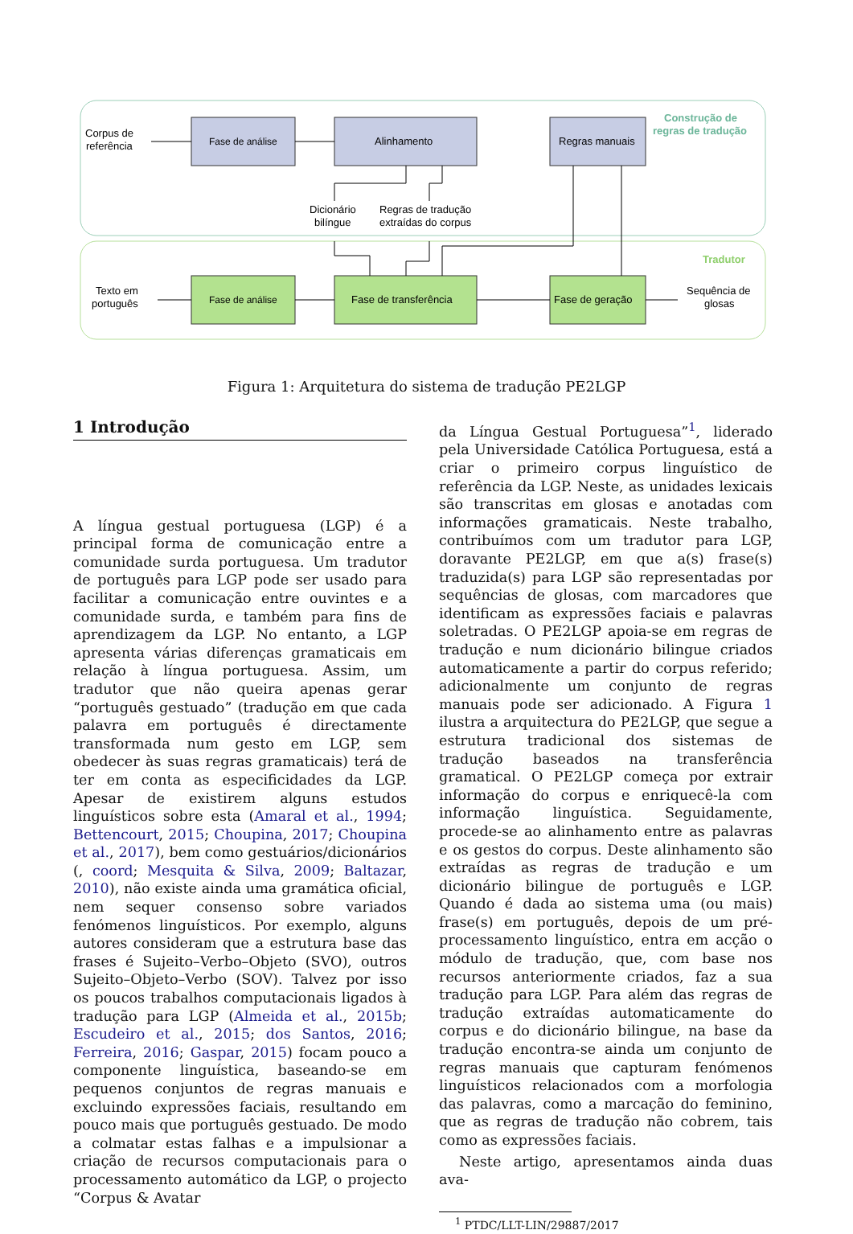Fase de análise
Fase de análise
Alinhamento
Regras manuais
Fase de transferência
Fase de geração
Corpus de
referência
Dicionário
bilíngue
Regras de tradução
extraídas do corpus
Texto em
português
Sequência de
glosas
Construção de
regras de tradução
Tradutor
Figura 1: Arquitetura do sistema de tradução PE2LGP
1 Introdução
A língua gestual portuguesa (LGP) é a principal forma de comunicação entre a comunidade surda portuguesa. Um tradutor de português para LGP pode ser usado para facilitar a comunicação entre ouvintes e a comunidade surda, e também para fins de aprendizagem da LGP. No entanto, a LGP apresenta várias diferenças gramaticais em relação à língua portuguesa. Assim, um tradutor que não queira apenas gerar “português gestuado” (tradução em que cada palavra em português é directamente transformada num gesto em LGP, sem obedecer às suas regras gramaticais) terá de ter em conta as especificidades da LGP. Apesar de existirem alguns estudos linguísticos sobre esta (Amaral et al., 1994; Bettencourt, 2015; Choupina, 2017; Choupina et al., 2017), bem como gestuários/dicionários (, coord; Mesquita & Silva, 2009; Baltazar, 2010), não existe ainda uma gramática oficial, nem sequer consenso sobre variados fenómenos linguísticos. Por exemplo, alguns autores consideram que a estrutura base das frases é Sujeito–Verbo–Objeto (SVO), outros Sujeito–Objeto–Verbo (SOV). Talvez por isso os poucos trabalhos computacionais ligados à tradução para LGP (Almeida et al., 2015b; Escudeiro et al., 2015; dos Santos, 2016; Ferreira, 2016; Gaspar, 2015) focam pouco a componente linguística, baseando-se em pequenos conjuntos de regras manuais e excluindo expressões faciais, resultando em pouco mais que português gestuado. De modo a colmatar estas falhas e a impulsionar a criação de recursos computacionais para o processamento automático da LGP, o projecto “Corpus & Avatar
da Língua Gestual Portuguesa”<sup>1</sup>, liderado pela Universidade Católica Portuguesa, está a criar o primeiro corpus linguístico de referência da LGP. Neste, as unidades lexicais são transcritas em glosas e anotadas com informações gramaticais. Neste trabalho, contribuímos com um tradutor para LGP, doravante PE2LGP, em que a(s) frase(s) traduzida(s) para LGP são representadas por sequências de glosas, com marcadores que identificam as expressões faciais e palavras soletradas. O PE2LGP apoia-se em regras de tradução e num dicionário bilingue criados automaticamente a partir do corpus referido; adicionalmente um conjunto de regras manuais pode ser adicionado. A Figura 1 ilustra a arquitectura do PE2LGP, que segue a estrutura tradicional dos sistemas de tradução baseados na transferência gramatical. O PE2LGP começa por extrair informação do corpus e enriquecê-la com informação linguística. Seguidamente, procede-se ao alinhamento entre as palavras e os gestos do corpus. Deste alinhamento são extraídas as regras de tradução e um dicionário bilingue de português e LGP. Quando é dada ao sistema uma (ou mais) frase(s) em português, depois de um pré-processamento linguístico, entra em acção o módulo de tradução, que, com base nos recursos anteriormente criados, faz a sua tradução para LGP. Para além das regras de tradução extraídas automaticamente do corpus e do dicionário bilingue, na base da tradução encontra-se ainda um conjunto de regras manuais que capturam fenómenos linguísticos relacionados com a morfologia das palavras, como a marcação do feminino, que as regras de tradução não cobrem, tais como as expressões faciais.
Neste artigo, apresentamos ainda duas ava-
<sup>1</sup> PTDC/LLT-LIN/29887/2017